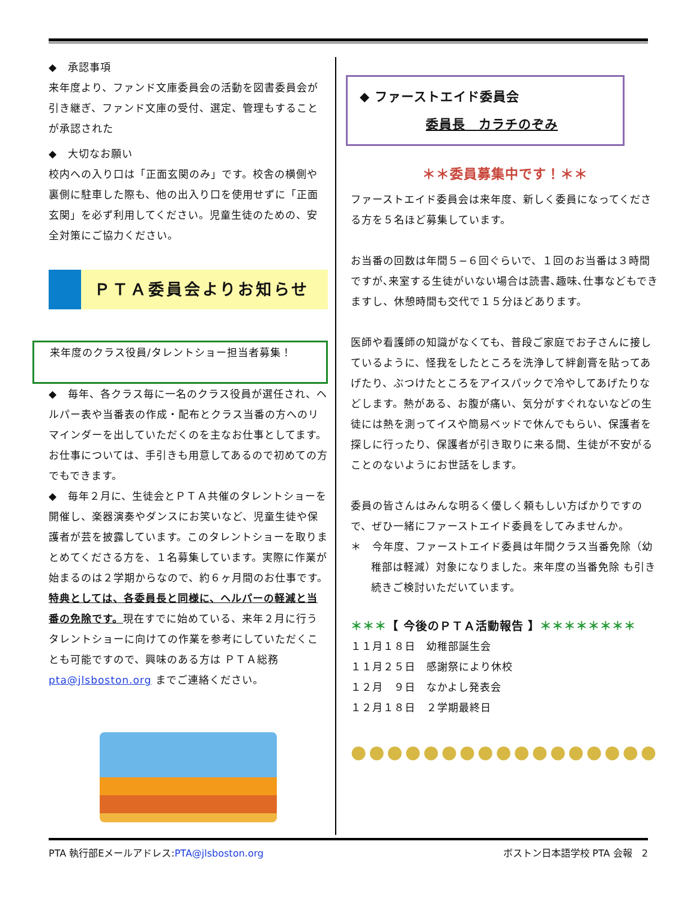◆　承認事項
来年度より、ファンド文庫委員会の活動を図書委員会が引き継ぎ、ファンド文庫の受付、選定、管理もすることが承認された
◆　大切なお願い
校内への入り口は「正面玄関のみ」です。校舎の横側や裏側に駐車した際も、他の出入り口を使用せずに「正面玄関」を必ず利用してください。児童生徒のための、安全対策にご協力ください。
ＰＴＡ委員会よりお知らせ
来年度のクラス役員/タレントショー担当者募集！
◆　毎年、各クラス毎に一名のクラス役員が選任され、ヘルパー表や当番表の作成・配布とクラス当番の方へのリマインダーを出していただくのを主なお仕事としてます。お仕事については、手引きも用意してあるので初めての方でもできます。
◆　毎年２月に、生徒会とＰＴＡ共催のタレントショーを開催し、楽器演奏やダンスにお笑いなど、児童生徒や保護者が芸を披露しています。このタレントショーを取りまとめてくださる方を、１名募集しています。実際に作業が始まるのは２学期からなので、約６ヶ月間のお仕事です。特典としては、各委員長と同様に、ヘルパーの軽減と当番の免除です。現在すでに始めている、来年２月に行うタレントショーに向けての作業を参考にしていただくことも可能ですので、興味のある方は ＰＴＡ総務 pta@jlsboston.org までご連絡ください。
◆ ファーストエイド委員会
委員長　カラチのぞみ
＊＊委員募集中です！＊＊
ファーストエイド委員会は来年度、新しく委員になってくださる方を５名ほど募集しています。
お当番の回数は年間５−６回ぐらいで、１回のお当番は３時間ですが､来室する生徒がいない場合は読書､趣味､仕事などもできますし、休憩時間も交代で１５分ほどあります。
医師や看護師の知識がなくても、普段ご家庭でお子さんに接しているように、怪我をしたところを洗浄して絆創膏を貼ってあげたり、ぶつけたところをアイスパックで冷やしてあげたりなどします。熱がある、お腹が痛い、気分がすぐれないなどの生徒には熱を測ってイスや簡易ベッドで休んでもらい、保護者を探しに行ったり、保護者が引き取りに来る間、生徒が不安がることのないようにお世話をします。
委員の皆さんはみんな明るく優しく頼もしい方ばかりですので、ぜひ一緒にファーストエイド委員をしてみませんか。
＊　今年度、ファーストエイド委員は年間クラス当番免除（幼稚部は軽減）対象になりました。来年度の当番免除 も引き続きご検討いただいています。
＊＊＊【 今後のＰＴＡ活動報告 】＊＊＊＊＊＊＊＊
１１月１８日　幼稚部誕生会
１１月２５日　感謝祭により休校
１２月　９日　なかよし発表会
１２月１８日　２学期最終日
●●●●●●●●●●●●●●●●●
PTA 執行部Eメールアドレス:PTA@jlsboston.org ボストン日本語学校 PTA 会報　2